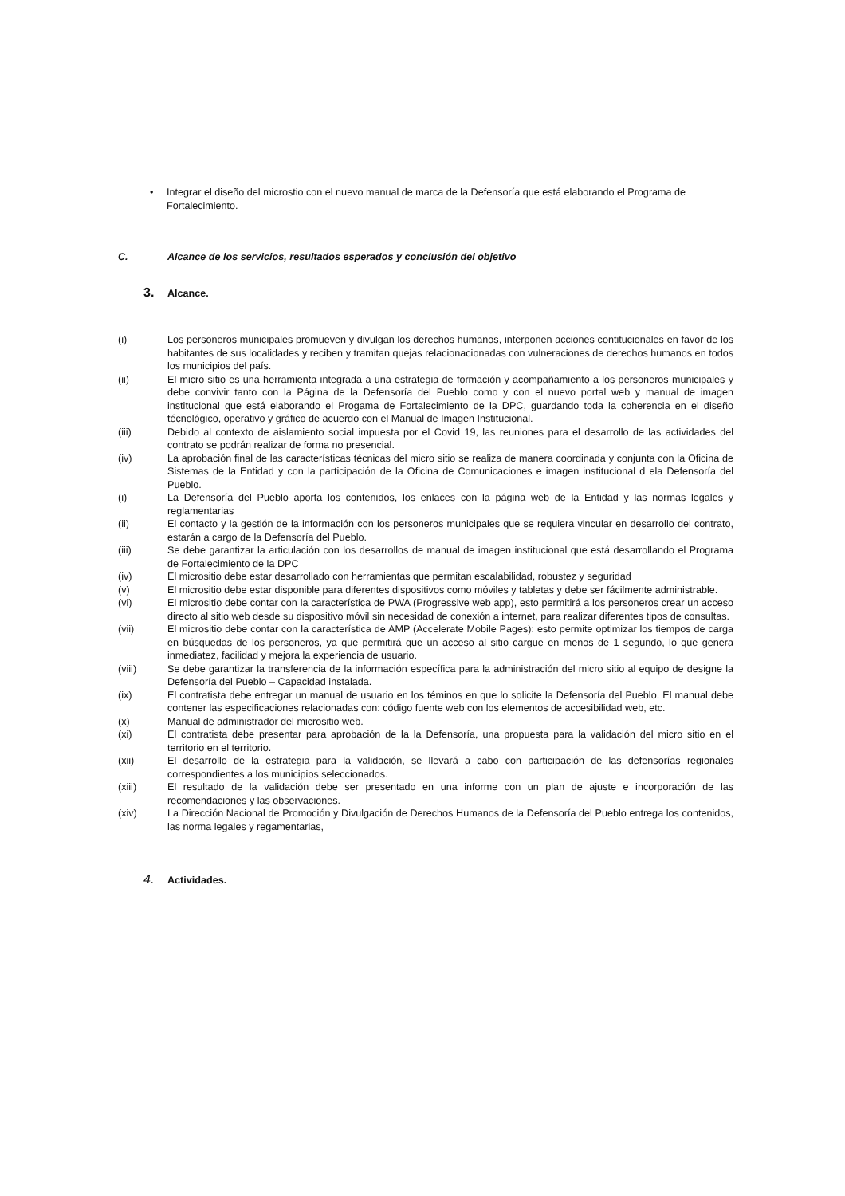• Integrar el diseño del microstio con el nuevo manual de marca de la Defensoría que está elaborando el Programa de Fortalecimiento.
C. Alcance de los servicios, resultados esperados y conclusión del objetivo
3. Alcance.
(i) Los personeros municipales promueven y divulgan los derechos humanos, interponen acciones contitucionales en favor de los habitantes de sus localidades y reciben y tramitan quejas relacionacionadas con vulneraciones de derechos humanos en todos los municipios del país.
(ii) El micro sitio es una herramienta integrada a una estrategia de formación y acompañamiento a los personeros municipales y debe convivir tanto con la Página de la Defensoría del Pueblo como y con el nuevo portal web y manual de imagen institucional que está elaborando el Progama de Fortalecimiento de la DPC, guardando toda la coherencia en el diseño técnológico, operativo y gráfico de acuerdo con el Manual de Imagen Institucional.
(iii) Debido al contexto de aislamiento social impuesta por el Covid 19, las reuniones para el desarrollo de las actividades del contrato se podrán realizar de forma no presencial.
(iv) La aprobación final de las características técnicas del micro sitio se realiza de manera coordinada y conjunta con la Oficina de Sistemas de la Entidad y con la participación de la Oficina de Comunicaciones e imagen institucional d ela Defensoría del Pueblo.
(i) La Defensoría del Pueblo aporta los contenidos, los enlaces con la página web de la Entidad y las normas legales y reglamentarias
(ii) El contacto y la gestión de la información con los personeros municipales que se requiera vincular en desarrollo del contrato, estarán a cargo de la Defensoría del Pueblo.
(iii) Se debe garantizar la articulación con los desarrollos de manual de imagen institucional que está desarrollando el Programa de Fortalecimiento de la DPC
(iv) El micrositio debe estar desarrollado con herramientas que permitan escalabilidad, robustez y seguridad
(v) El micrositio debe estar disponible para diferentes dispositivos como móviles y tabletas y debe ser fácilmente administrable.
(vi) El micrositio debe contar con la característica de PWA (Progressive web app), esto permitirá a los personeros crear un acceso directo al sitio web desde su dispositivo móvil sin necesidad de conexión a internet, para realizar diferentes tipos de consultas.
(vii) El micrositio debe contar con la característica de AMP (Accelerate Mobile Pages): esto permite optimizar los tiempos de carga en búsquedas de los personeros, ya que permitirá que un acceso al sitio cargue en menos de 1 segundo, lo que genera inmediatez, facilidad y mejora la experiencia de usuario.
(viii) Se debe garantizar la transferencia de la información específica para la administración del micro sitio al equipo de designe la Defensoría del Pueblo – Capacidad instalada.
(ix) El contratista debe entregar un manual de usuario en los téminos en que lo solicite la Defensoría del Pueblo. El manual debe contener las especificaciones relacionadas con: código fuente web con los elementos de accesibilidad web, etc.
(x) Manual de administrador del micrositio web.
(xi) El contratista debe presentar para aprobación de la la Defensoría, una propuesta para la validación del micro sitio en el territorio en el territorio.
(xii) El desarrollo de la estrategia para la validación, se llevará a cabo con participación de las defensorías regionales correspondientes a los municipios seleccionados.
(xiii) El resultado de la validación debe ser presentado en una informe con un plan de ajuste e incorporación de las recomendaciones y las observaciones.
(xiv) La Dirección Nacional de Promoción y Divulgación de Derechos Humanos de la Defensoría del Pueblo entrega los contenidos, las norma legales y regamentarias,
4. Actividades.